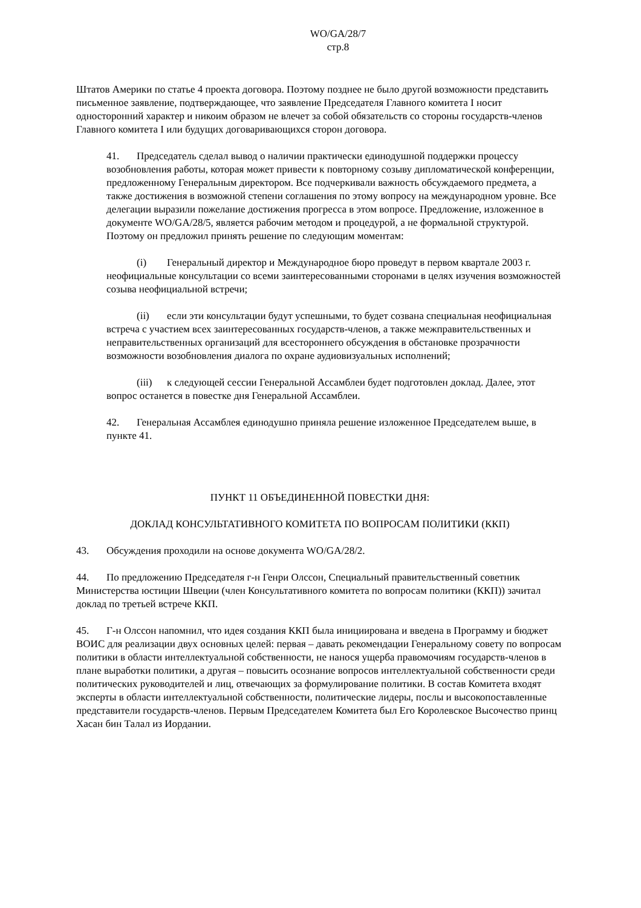WO/GA/28/7
стр.8
Штатов Америки по статье 4 проекта договора. Поэтому позднее не было другой возможности представить письменное заявление, подтверждающее, что заявление Председателя Главного комитета I носит односторонний характер и никоим образом не влечет за собой обязательств со стороны государств-членов Главного комитета I или будущих договаривающихся сторон договора.
41. Председатель сделал вывод о наличии практически единодушной поддержки процессу возобновления работы, которая может привести к повторному созыву дипломатической конференции, предложенному Генеральным директором. Все подчеркивали важность обсуждаемого предмета, а также достижения в возможной степени соглашения по этому вопросу на международном уровне. Все делегации выразили пожелание достижения прогресса в этом вопросе. Предложение, изложенное в документе WO/GA/28/5, является рабочим методом и процедурой, а не формальной структурой. Поэтому он предложил принять решение по следующим моментам:
(i) Генеральный директор и Международное бюро проведут в первом квартале 2003 г. неофициальные консультации со всеми заинтересованными сторонами в целях изучения возможностей созыва неофициальной встречи;
(ii) если эти консультации будут успешными, то будет созвана специальная неофициальная встреча с участием всех заинтересованных государств-членов, а также межправительственных и неправительственных организаций для всестороннего обсуждения в обстановке прозрачности возможности возобновления диалога по охране аудиовизуальных исполнений;
(iii) к следующей сессии Генеральной Ассамблеи будет подготовлен доклад. Далее, этот вопрос останется в повестке дня Генеральной Ассамблеи.
42. Генеральная Ассамблея единодушно приняла решение изложенное Председателем выше, в пункте 41.
ПУНКТ 11 ОБЪЕДИНЕННОЙ ПОВЕСТКИ ДНЯ:
ДОКЛАД КОНСУЛЬТАТИВНОГО КОМИТЕТА ПО ВОПРОСАМ ПОЛИТИКИ (ККП)
43. Обсуждения проходили на основе документа WO/GA/28/2.
44. По предложению Председателя г-н Генри Олссон, Специальный правительственный советник Министерства юстиции Швеции (член Консультативного комитета по вопросам политики (ККП)) зачитал доклад по третьей встрече ККП.
45. Г-н Олссон напомнил, что идея создания ККП была инициирована и введена в Программу и бюджет ВОИС для реализации двух основных целей: первая – давать рекомендации Генеральному совету по вопросам политики в области интеллектуальной собственности, не нанося ущерба правомочиям государств-членов в плане выработки политики, а другая – повысить осознание вопросов интеллектуальной собственности среди политических руководителей и лиц, отвечающих за формулирование политики. В состав Комитета входят эксперты в области интеллектуальной собственности, политические лидеры, послы и высокопоставленные представители государств-членов. Первым Председателем Комитета был Его Королевское Высочество принц Хасан бин Талал из Иордании.